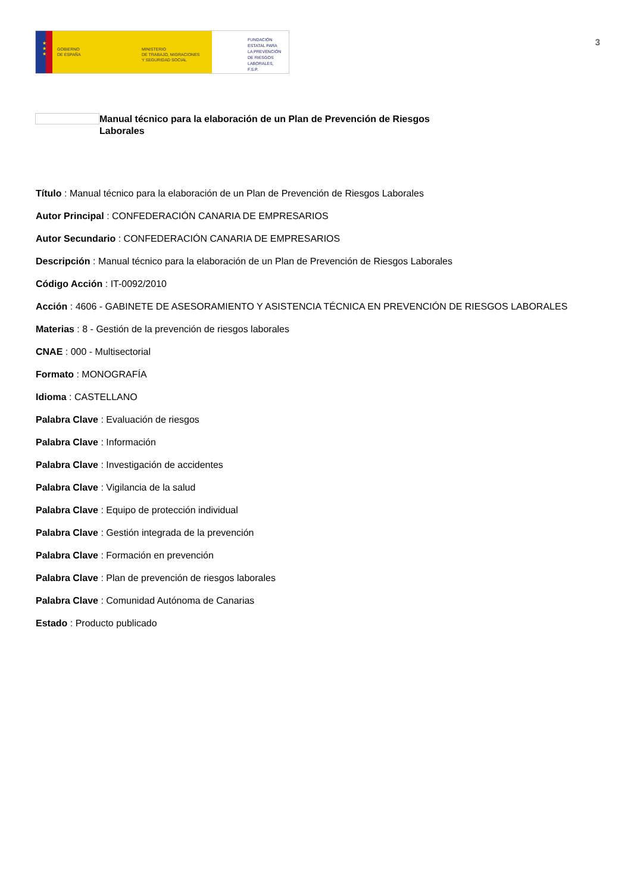★
★
★
GOBIERNO
DE ESPAÑA
MINISTERIO
DE TRABAJO, MIGRACIONES
Y SEGURIDAD SOCIAL
FUNDACIÓN
ESTATAL PARA
LA PREVENCIÓN
DE RIESGOS
LABORALES, F.S.P.
3
Manual técnico para la elaboración de un Plan de Prevención de Riesgos Laborales
Título : Manual técnico para la elaboración de un Plan de Prevención de Riesgos Laborales
Autor Principal : CONFEDERACIÓN CANARIA DE EMPRESARIOS
Autor Secundario : CONFEDERACIÓN CANARIA DE EMPRESARIOS
Descripción : Manual técnico para la elaboración de un Plan de Prevención de Riesgos Laborales
Código Acción : IT-0092/2010
Acción : 4606 - GABINETE DE ASESORAMIENTO Y ASISTENCIA TÉCNICA EN PREVENCIÓN DE RIESGOS LABORALES
Materias : 8 - Gestión de la prevención de riesgos laborales
CNAE : 000 - Multisectorial
Formato : MONOGRAFÍA
Idioma : CASTELLANO
Palabra Clave : Evaluación de riesgos
Palabra Clave : Información
Palabra Clave : Investigación de accidentes
Palabra Clave : Vigilancia de la salud
Palabra Clave : Equipo de protección individual
Palabra Clave : Gestión integrada de la prevención
Palabra Clave : Formación en prevención
Palabra Clave : Plan de prevención de riesgos laborales
Palabra Clave : Comunidad Autónoma de Canarias
Estado : Producto publicado